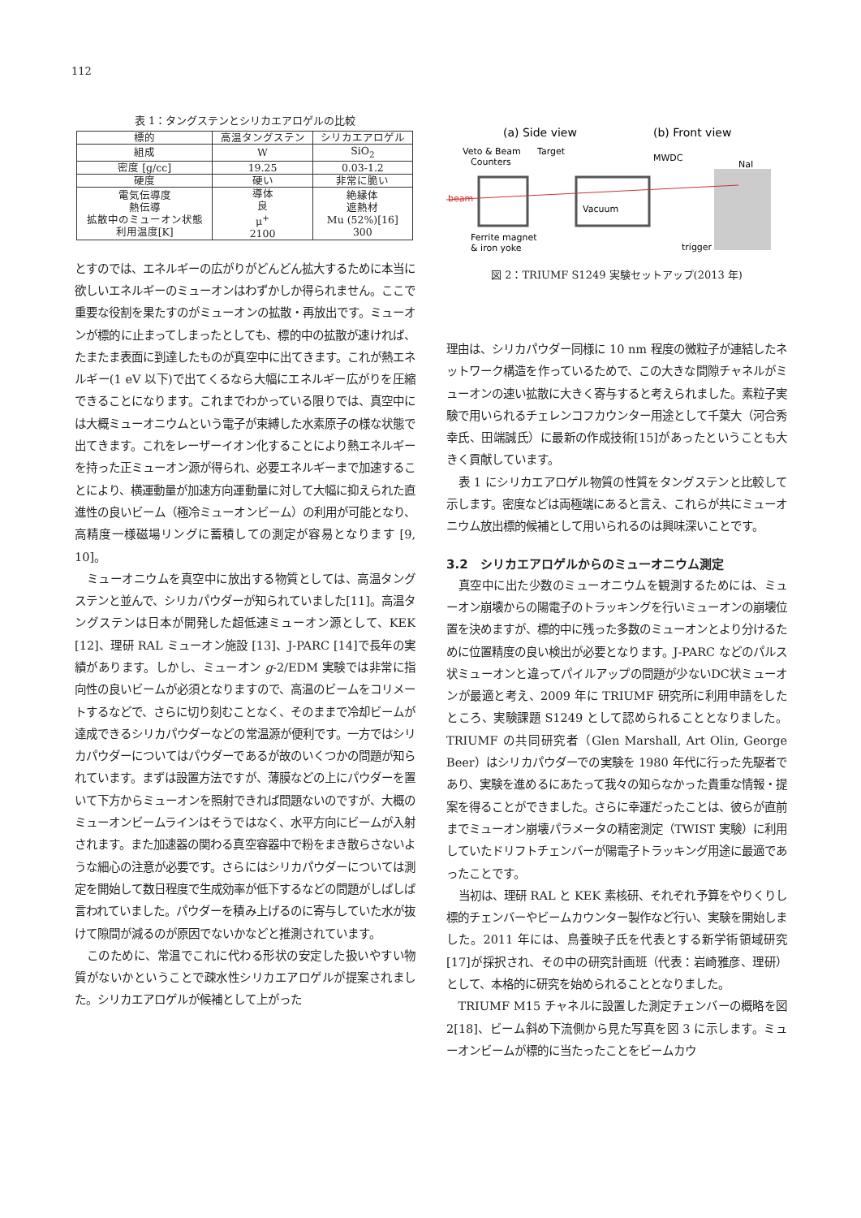112
表 1：タングステンとシリカエアロゲルの比較
| 標的 | 高温タングステン | シリカエアロゲル |
| --- | --- | --- |
| 組成 | W | SiO<sub>2</sub> |
| 密度 [g/cc] | 19.25 | 0.03-1.2 |
| 硬度 | 硬い | 非常に脆い |
| 電気伝導度 熱伝導 拡散中のミューオン状態 利用温度[K] | 導体 良 μ<sup>+</sup> 2100 | 絶縁体 遮熱材 Mu (52%)[16] 300 |
とすのでは、エネルギーの広がりがどんどん拡大するために本当に欲しいエネルギーのミューオンはわずかしか得られません。ここで重要な役割を果たすのがミューオンの拡散・再放出です。ミューオンが標的に止まってしまったとしても、標的中の拡散が速ければ、たまたま表面に到達したものが真空中に出てきます。これが熱エネルギー(1 eV 以下)で出てくるなら大幅にエネルギー広がりを圧縮できることになります。これまでわかっている限りでは、真空中には大概ミューオニウムという電子が束縛した水素原子の様な状態で出てきます。これをレーザーイオン化することにより熱エネルギーを持った正ミューオン源が得られ、必要エネルギーまで加速することにより、横運動量が加速方向運動量に対して大幅に抑えられた直進性の良いビーム（極冷ミューオンビーム）の利用が可能となり、高精度一様磁場リングに蓄積しての測定が容易となります [9, 10]。
ミューオニウムを真空中に放出する物質としては、高温タングステンと並んで、シリカパウダーが知られていました[11]。高温タングステンは日本が開発した超低速ミューオン源として、KEK [12]、理研 RAL ミューオン施設 [13]、J-PARC [14]で長年の実績があります。しかし、ミューオン g-2/EDM 実験では非常に指向性の良いビームが必須となりますので、高温のビームをコリメートするなどで、さらに切り刻むことなく、そのままで冷却ビームが達成できるシリカパウダーなどの常温源が便利です。一方ではシリカパウダーについてはパウダーであるが故のいくつかの問題が知られています。まずは設置方法ですが、薄膜などの上にパウダーを置いて下方からミューオンを照射できれば問題ないのですが、大概のミューオンビームラインはそうではなく、水平方向にビームが入射されます。また加速器の関わる真空容器中で粉をまき散らさないような細心の注意が必要です。さらにはシリカパウダーについては測定を開始して数日程度で生成効率が低下するなどの問題がしばしば言われていました。パウダーを積み上げるのに寄与していた水が抜けて隙間が減るのが原因でないかなどと推測されています。
このために、常温でこれに代わる形状の安定した扱いやすい物質がないかということで疎水性シリカエアロゲルが提案されました。シリカエアロゲルが候補として上がった
(a) Side view
(b) Front view
Veto & Beam
Counters
Target
MWDC
NaI
Vacuum
beam
Ferrite magnet
& iron yoke
trigger
図 2：TRIUMF S1249 実験セットアップ(2013 年)
理由は、シリカパウダー同様に 10 nm 程度の微粒子が連結したネットワーク構造を作っているためで、この大きな間隙チャネルがミューオンの速い拡散に大きく寄与すると考えられました。素粒子実験で用いられるチェレンコフカウンター用途として千葉大（河合秀幸氏、田端誠氏）に最新の作成技術[15]があったということも大きく貢献しています。
表 1 にシリカエアロゲル物質の性質をタングステンと比較して示します。密度などは両極端にあると言え、これらが共にミューオニウム放出標的候補として用いられるのは興味深いことです。
3.2　シリカエアロゲルからのミューオニウム測定
真空中に出た少数のミューオニウムを観測するためには、ミューオン崩壊からの陽電子のトラッキングを行いミューオンの崩壊位置を決めますが、標的中に残った多数のミューオンとより分けるために位置精度の良い検出が必要となります。J-PARC などのパルス状ミューオンと違ってパイルアップの問題が少ないDC状ミューオンが最適と考え、2009 年に TRIUMF 研究所に利用申請をしたところ、実験課題 S1249 として認められることとなりました。TRIUMF の共同研究者（Glen Marshall, Art Olin, George Beer）はシリカパウダーでの実験を 1980 年代に行った先駆者であり、実験を進めるにあたって我々の知らなかった貴重な情報・提案を得ることができました。さらに幸運だったことは、彼らが直前までミューオン崩壊パラメータの精密測定（TWIST 実験）に利用していたドリフトチェンバーが陽電子トラッキング用途に最適であったことです。
当初は、理研 RAL と KEK 素核研、それぞれ予算をやりくりし標的チェンバーやビームカウンター製作など行い、実験を開始しました。2011 年には、鳥養映子氏を代表とする新学術領域研究[17]が採択され、その中の研究計画班（代表：岩崎雅彦、理研）として、本格的に研究を始められることとなりました。
TRIUMF M15 チャネルに設置した測定チェンバーの概略を図 2[18]、ビーム斜め下流側から見た写真を図 3 に示します。ミューオンビームが標的に当たったことをビームカウ